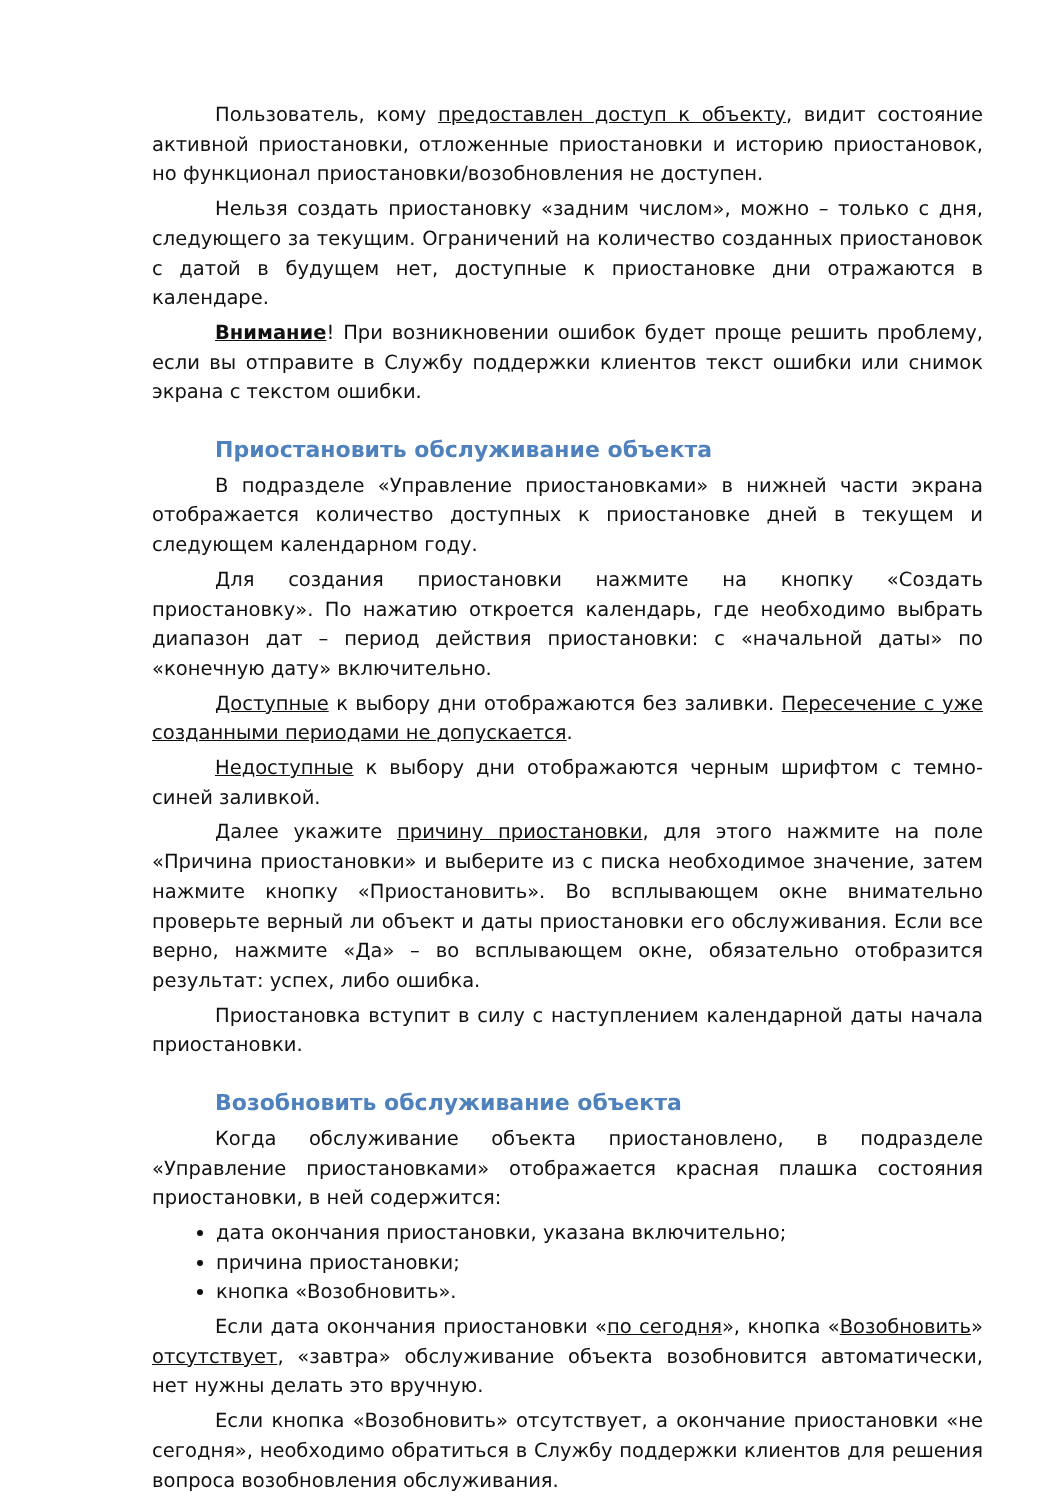Пользователь, кому предоставлен доступ к объекту, видит состояние активной приостановки, отложенные приостановки и историю приостановок, но функционал приостановки/возобновления не доступен.
Нельзя создать приостановку «задним числом», можно – только с дня, следующего за текущим. Ограничений на количество созданных приостановок с датой в будущем нет, доступные к приостановке дни отражаются в календаре.
Внимание! При возникновении ошибок будет проще решить проблему, если вы отправите в Службу поддержки клиентов текст ошибки или снимок экрана с текстом ошибки.
Приостановить обслуживание объекта
В подразделе «Управление приостановками» в нижней части экрана отображается количество доступных к приостановке дней в текущем и следующем календарном году.
Для создания приостановки нажмите на кнопку «Создать приостановку». По нажатию откроется календарь, где необходимо выбрать диапазон дат – период действия приостановки: с «начальной даты» по «конечную дату» включительно.
Доступные к выбору дни отображаются без заливки. Пересечение с уже созданными периодами не допускается.
Недоступные к выбору дни отображаются черным шрифтом с темно-синей заливкой.
Далее укажите причину приостановки, для этого нажмите на поле «Причина приостановки» и выберите из с писка необходимое значение, затем нажмите кнопку «Приостановить». Во всплывающем окне внимательно проверьте верный ли объект и даты приостановки его обслуживания. Если все верно, нажмите «Да» – во всплывающем окне, обязательно отобразится результат: успех, либо ошибка.
Приостановка вступит в силу с наступлением календарной даты начала приостановки.
Возобновить обслуживание объекта
Когда обслуживание объекта приостановлено, в подразделе «Управление приостановками» отображается красная плашка состояния приостановки, в ней содержится:
дата окончания приостановки, указана включительно;
причина приостановки;
кнопка «Возобновить».
Если дата окончания приостановки «по сегодня», кнопка «Возобновить» отсутствует, «завтра» обслуживание объекта возобновится автоматически, нет нужны делать это вручную.
Если кнопка «Возобновить» отсутствует, а окончание приостановки «не сегодня», необходимо обратиться в Службу поддержки клиентов для решения вопроса возобновления обслуживания.